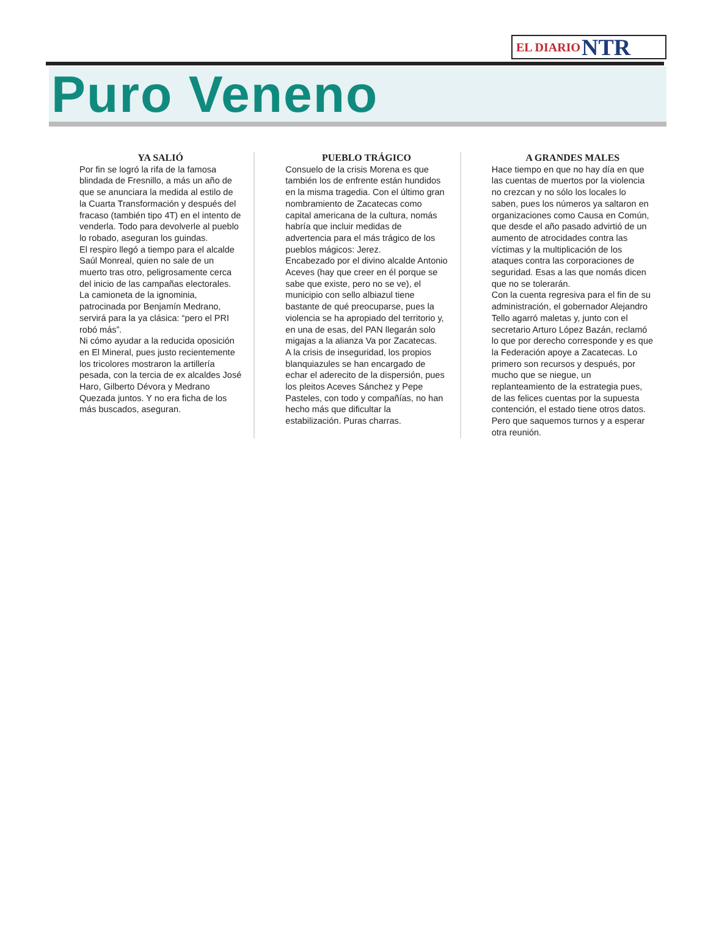EL DIARIO NTR
Puro Veneno
YA SALIÓ
Por fin se logró la rifa de la famosa blindada de Fresnillo, a más un año de que se anunciara la medida al estilo de la Cuarta Transformación y después del fracaso (también tipo 4T) en el intento de venderla. Todo para devolverle al pueblo lo robado, aseguran los guindas.
El respiro llegó a tiempo para el alcalde Saúl Monreal, quien no sale de un muerto tras otro, peligrosamente cerca del inicio de las campañas electorales. La camioneta de la ignominia, patrocinada por Benjamín Medrano, servirá para la ya clásica: “pero el PRI robó más”.
Ni cómo ayudar a la reducida oposición en El Mineral, pues justo recientemente los tricolores mostraron la artillería pesada, con la tercia de ex alcaldes José Haro, Gilberto Dévora y Medrano Quezada juntos. Y no era ficha de los más buscados, aseguran.
PUEBLO TRÁGICO
Consuelo de la crisis Morena es que también los de enfrente están hundidos en la misma tragedia. Con el último gran nombramiento de Zacatecas como capital americana de la cultura, nomás habría que incluir medidas de advertencia para el más trágico de los pueblos mágicos: Jerez.
Encabezado por el divino alcalde Antonio Aceves (hay que creer en él porque se sabe que existe, pero no se ve), el municipio con sello albiazul tiene bastante de qué preocuparse, pues la violencia se ha apropiado del territorio y, en una de esas, del PAN llegarán solo migajas a la alianza Va por Zacatecas.
A la crisis de inseguridad, los propios blanquiazules se han encargado de echar el aderecito de la dispersión, pues los pleitos Aceves Sánchez y Pepe Pasteles, con todo y compañías, no han hecho más que dificultar la estabilización. Puras charras.
A GRANDES MALES
Hace tiempo en que no hay día en que las cuentas de muertos por la violencia no crezcan y no sólo los locales lo saben, pues los números ya saltaron en organizaciones como Causa en Común, que desde el año pasado advirtió de un aumento de atrocidades contra las víctimas y la multiplicación de los ataques contra las corporaciones de seguridad. Esas a las que nomás dicen que no se tolerarán.
Con la cuenta regresiva para el fin de su administración, el gobernador Alejandro Tello agarró maletas y, junto con el secretario Arturo López Bazán, reclamó lo que por derecho corresponde y es que la Federación apoye a Zacatecas. Lo primero son recursos y después, por mucho que se niegue, un replanteamiento de la estrategia pues, de las felices cuentas por la supuesta contención, el estado tiene otros datos. Pero que saquemos turnos y a esperar otra reunión.